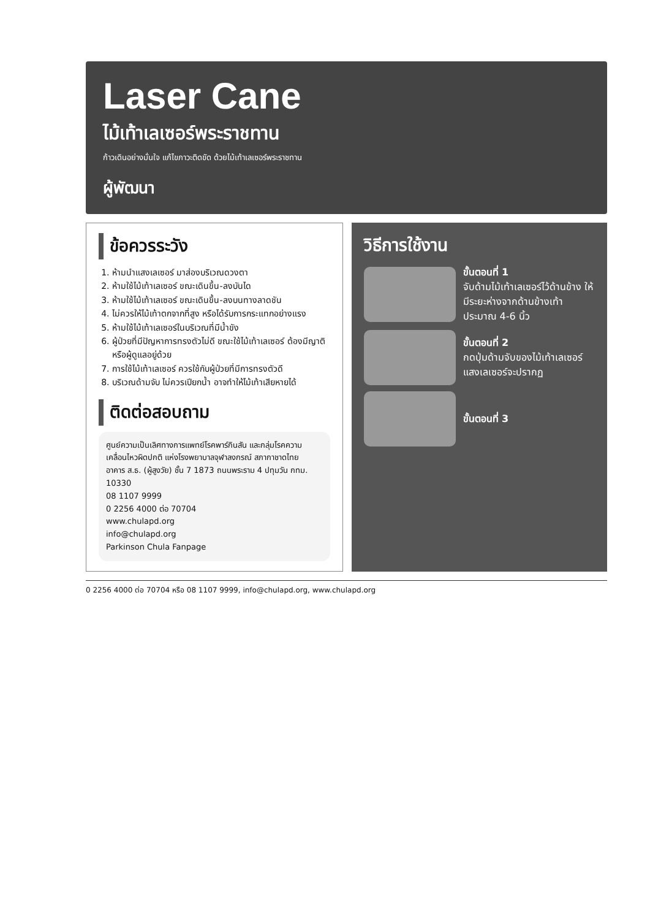Laser Cane
ไม้เท้าเลเซอร์พระราชทาน
ก้าวเดินอย่างมั่นใจ แก้ไขภาวะติดขัด ด้วยไม้เท้าเลเซอร์พระราชทาน
ผู้พัฒนา
ข้อควรระวัง
1. ห้ามนำแสงเลเซอร์ มาส่องบริเวณดวงตา
2. ห้ามใช้ไม้เท้าเลเซอร์ ขณะเดินขึ้น-ลงบันได
3. ห้ามใช้ไม้เท้าเลเซอร์ ขณะเดินขึ้น-ลงบนทางลาดชัน
4. ไม่ควรให้ไม้เท้าตกจากที่สูง หรือได้รับการกระแทกอย่างแรง
5. ห้ามใช้ไม้เท้าเลเซอร์ในบริเวณที่มีน้ำขัง
6. ผู้ป่วยที่มีปัญหาการทรงตัวไม่ดี ขณะใช้ไม้เท้าเลเซอร์ ต้องมีญาติหรือผู้ดูแลอยู่ด้วย
7. การใช้ไม้เท้าเลเซอร์ ควรใช้กับผู้ป่วยที่มีการทรงตัวดี
8. บริเวณด้ามจับ ไม่ควรเปียกน้ำ อาจทำให้ไม้เท้าเสียหายได้
ติดต่อสอบถาม
ศูนย์ความเป็นเลิศทางการแพทย์โรคพาร์กินสัน และกลุ่มโรคความเคลื่อนไหวผิดปกติ แห่งโรงพยาบาลจุฬาลงกรณ์ สภากาชาดไทย
อาคาร ส.ธ. (ผู้สูงวัย) ชั้น 7 1873 ถนนพระราม 4 ปทุมวัน กทม. 10330
08 1107 9999
0 2256 4000 ต่อ 70704
www.chulapd.org
info@chulapd.org
Parkinson Chula Fanpage
วิธีการใช้งาน
ขั้นตอนที่ 1
จับด้ามไม้เท้าเลเซอร์ไว้ด้านข้าง ให้มีระยะห่างจากด้านข้างเท้าประมาณ 4-6 นิ้ว
ขั้นตอนที่ 2
กดปุ่มด้ามจับของไม้เท้าเลเซอร์ แสงเลเซอร์จะปรากฏ
ขั้นตอนที่ 3
0 2256 4000 ต่อ 70704 หรือ 08 1107 9999, info@chulapd.org, www.chulapd.org